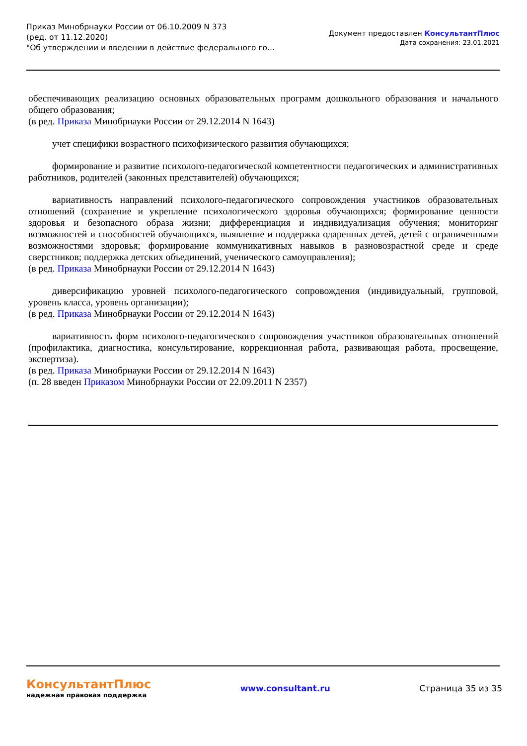Приказ Минобрнауки России от 06.10.2009 N 373
(ред. от 11.12.2020)
"Об утверждении и введении в действие федерального го...
Документ предоставлен КонсультантПлюс
Дата сохранения: 23.01.2021
обеспечивающих реализацию основных образовательных программ дошкольного образования и начального общего образования;
(в ред. Приказа Минобрнауки России от 29.12.2014 N 1643)
учет специфики возрастного психофизического развития обучающихся;
формирование и развитие психолого-педагогической компетентности педагогических и административных работников, родителей (законных представителей) обучающихся;
вариативность направлений психолого-педагогического сопровождения участников образовательных отношений (сохранение и укрепление психологического здоровья обучающихся; формирование ценности здоровья и безопасного образа жизни; дифференциация и индивидуализация обучения; мониторинг возможностей и способностей обучающихся, выявление и поддержка одаренных детей, детей с ограниченными возможностями здоровья; формирование коммуникативных навыков в разновозрастной среде и среде сверстников; поддержка детских объединений, ученического самоуправления);
(в ред. Приказа Минобрнауки России от 29.12.2014 N 1643)
диверсификацию уровней психолого-педагогического сопровождения (индивидуальный, групповой, уровень класса, уровень организации);
(в ред. Приказа Минобрнауки России от 29.12.2014 N 1643)
вариативность форм психолого-педагогического сопровождения участников образовательных отношений (профилактика, диагностика, консультирование, коррекционная работа, развивающая работа, просвещение, экспертиза).
(в ред. Приказа Минобрнауки России от 29.12.2014 N 1643)
(п. 28 введен Приказом Минобрнауки России от 22.09.2011 N 2357)
КонсультантПлюс
надежная правовая поддержка
www.consultant.ru Страница 35 из 35